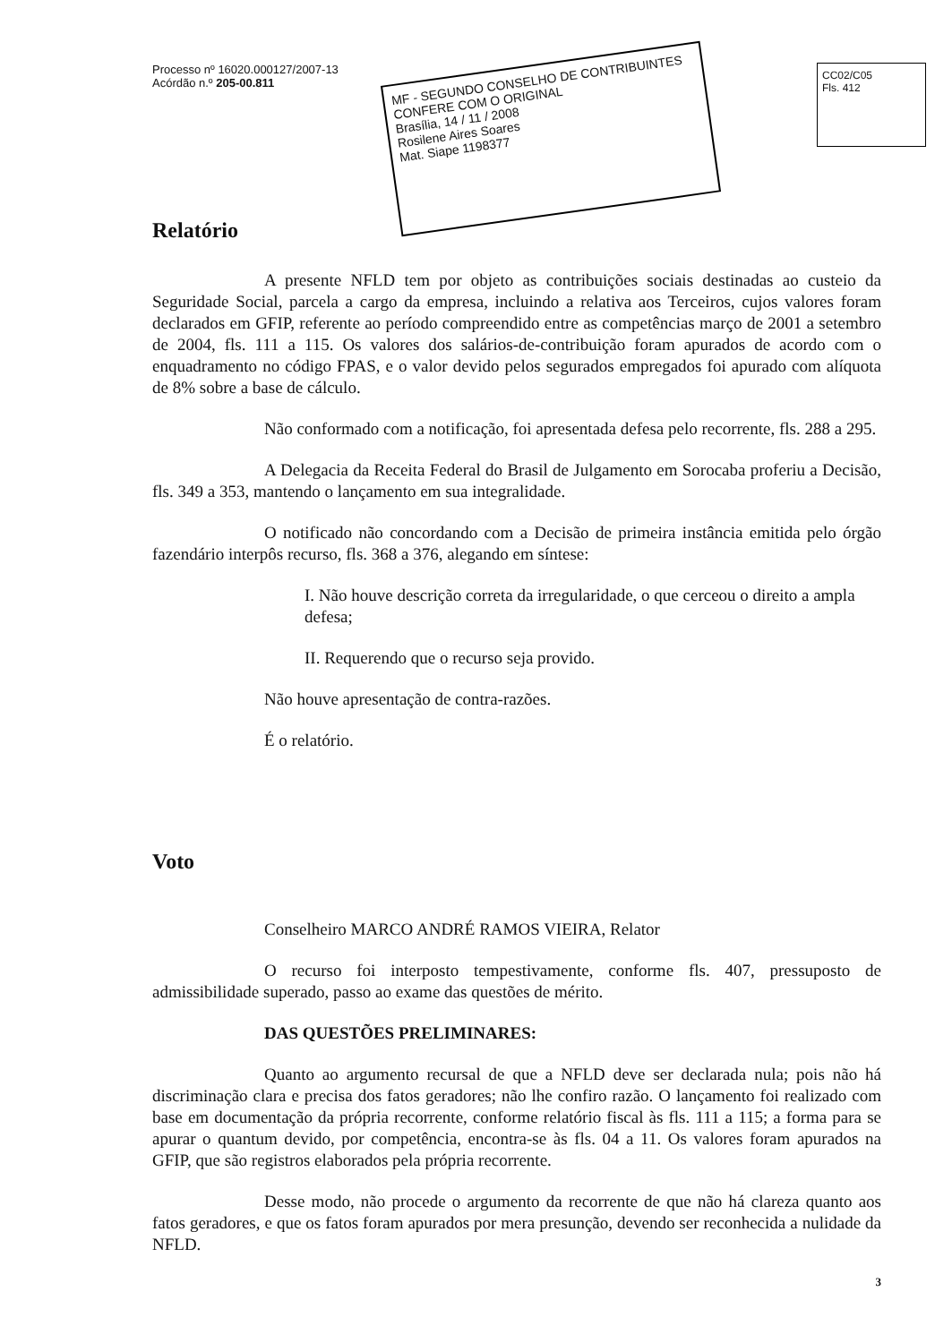MF - SEGUNDO CONSELHO DE CONTRIBUINTES
CONFERE COM O ORIGINAL
Brasília, 14 / 11 / 2008
Rosilene Aires Soares
Mat. Siape 1198377
Processo nº 16020.000127/2007-13
Acórdão n.º 205-00.811
CC02/C05
Fls. 412
Relatório
A presente NFLD tem por objeto as contribuições sociais destinadas ao custeio da Seguridade Social, parcela a cargo da empresa, incluindo a relativa aos Terceiros, cujos valores foram declarados em GFIP, referente ao período compreendido entre as competências março de 2001 a setembro de 2004, fls. 111 a 115. Os valores dos salários-de-contribuição foram apurados de acordo com o enquadramento no código FPAS, e o valor devido pelos segurados empregados foi apurado com alíquota de 8% sobre a base de cálculo.
Não conformado com a notificação, foi apresentada defesa pelo recorrente, fls. 288 a 295.
A Delegacia da Receita Federal do Brasil de Julgamento em Sorocaba proferiu a Decisão, fls. 349 a 353, mantendo o lançamento em sua integralidade.
O notificado não concordando com a Decisão de primeira instância emitida pelo órgão fazendário interpôs recurso, fls. 368 a 376, alegando em síntese:
I. Não houve descrição correta da irregularidade, o que cerceou o direito a ampla defesa;
II. Requerendo que o recurso seja provido.
Não houve apresentação de contra-razões.
É o relatório.
Voto
Conselheiro MARCO ANDRÉ RAMOS VIEIRA, Relator
O recurso foi interposto tempestivamente, conforme fls. 407, pressuposto de admissibilidade superado, passo ao exame das questões de mérito.
DAS QUESTÕES PRELIMINARES:
Quanto ao argumento recursal de que a NFLD deve ser declarada nula; pois não há discriminação clara e precisa dos fatos geradores; não lhe confiro razão. O lançamento foi realizado com base em documentação da própria recorrente, conforme relatório fiscal às fls. 111 a 115; a forma para se apurar o quantum devido, por competência, encontra-se às fls. 04 a 11. Os valores foram apurados na GFIP, que são registros elaborados pela própria recorrente.
Desse modo, não procede o argumento da recorrente de que não há clareza quanto aos fatos geradores, e que os fatos foram apurados por mera presunção, devendo ser reconhecida a nulidade da NFLD.
3